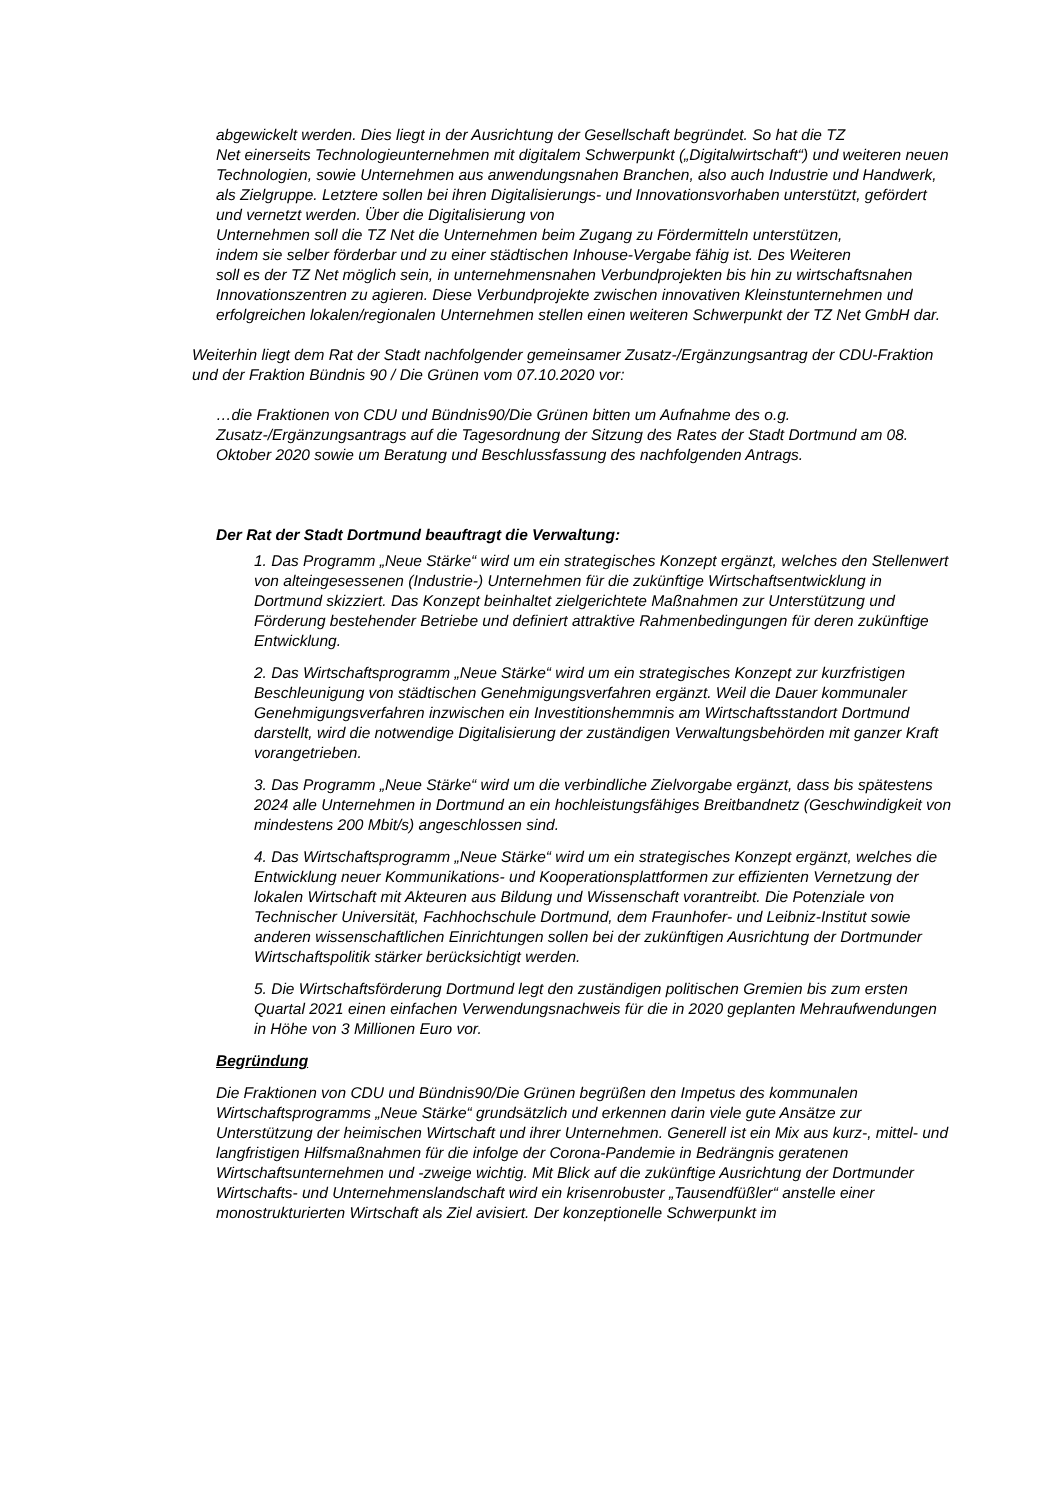abgewickelt werden. Dies liegt in der Ausrichtung der Gesellschaft begründet. So hat die TZ
Net einerseits Technologieunternehmen mit digitalem Schwerpunkt („Digitalwirtschaft“) und weiteren neuen Technologien, sowie Unternehmen aus anwendungsnahen Branchen, also auch Industrie und Handwerk, als Zielgruppe. Letztere sollen bei ihren Digitalisierungs- und Innovationsvorhaben unterstützt, gefördert und vernetzt werden. Über die Digitalisierung von
Unternehmen soll die TZ Net die Unternehmen beim Zugang zu Fördermitteln unterstützen,
indem sie selber förderbar und zu einer städtischen Inhouse-Vergabe fähig ist. Des Weiteren
soll es der TZ Net möglich sein, in unternehmensnahen Verbundprojekten bis hin zu wirtschaftsnahen Innovationszentren zu agieren. Diese Verbundprojekte zwischen innovativen Kleinstunternehmen und erfolgreichen lokalen/regionalen Unternehmen stellen einen weiteren Schwerpunkt der TZ Net GmbH dar.
Weiterhin liegt dem Rat der Stadt nachfolgender gemeinsamer Zusatz-/Ergänzungsantrag der CDU-Fraktion und der Fraktion Bündnis 90 / Die Grünen vom 07.10.2020 vor:
…die Fraktionen von CDU und Bündnis90/Die Grünen bitten um Aufnahme des o.g. Zusatz-/Ergänzungsantrags auf die Tagesordnung der Sitzung des Rates der Stadt Dortmund am 08. Oktober 2020 sowie um Beratung und Beschlussfassung des nachfolgenden Antrags.
Der Rat der Stadt Dortmund beauftragt die Verwaltung:
1. Das Programm „Neue Stärke“ wird um ein strategisches Konzept ergänzt, welches den Stellenwert von alteingesessenen (Industrie-) Unternehmen für die zukünftige Wirtschaftsentwicklung in Dortmund skizziert. Das Konzept beinhaltet zielgerichtete Maßnahmen zur Unterstützung und Förderung bestehender Betriebe und definiert attraktive Rahmenbedingungen für deren zukünftige Entwicklung.
2. Das Wirtschaftsprogramm „Neue Stärke“ wird um ein strategisches Konzept zur kurzfristigen Beschleunigung von städtischen Genehmigungsverfahren ergänzt. Weil die Dauer kommunaler Genehmigungsverfahren inzwischen ein Investitionshemmnis am Wirtschaftsstandort Dortmund darstellt, wird die notwendige Digitalisierung der zuständigen Verwaltungsbehörden mit ganzer Kraft vorangetrieben.
3. Das Programm „Neue Stärke“ wird um die verbindliche Zielvorgabe ergänzt, dass bis spätestens 2024 alle Unternehmen in Dortmund an ein hochleistungsfähiges Breitbandnetz (Geschwindigkeit von mindestens 200 Mbit/s) angeschlossen sind.
4. Das Wirtschaftsprogramm „Neue Stärke“ wird um ein strategisches Konzept ergänzt, welches die Entwicklung neuer Kommunikations- und Kooperationsplattformen zur effizienten Vernetzung der lokalen Wirtschaft mit Akteuren aus Bildung und Wissenschaft vorantreibt. Die Potenziale von Technischer Universität, Fachhochschule Dortmund, dem Fraunhofer- und Leibniz-Institut sowie anderen wissenschaftlichen Einrichtungen sollen bei der zukünftigen Ausrichtung der Dortmunder Wirtschaftspolitik stärker berücksichtigt werden.
5. Die Wirtschaftsförderung Dortmund legt den zuständigen politischen Gremien bis zum ersten Quartal 2021 einen einfachen Verwendungsnachweis für die in 2020 geplanten Mehraufwendungen in Höhe von 3 Millionen Euro vor.
Begründung
Die Fraktionen von CDU und Bündnis90/Die Grünen begrüßen den Impetus des kommunalen Wirtschaftsprogramms „Neue Stärke“ grundsätzlich und erkennen darin viele gute Ansätze zur Unterstützung der heimischen Wirtschaft und ihrer Unternehmen. Generell ist ein Mix aus kurz-, mittel- und langfristigen Hilfsmaßnahmen für die infolge der Corona-Pandemie in Bedrängnis geratenen Wirtschaftsunternehmen und -zweige wichtig. Mit Blick auf die zukünftige Ausrichtung der Dortmunder Wirtschafts- und Unternehmenslandschaft wird ein krisenrobuster „Tausendfüßler“ anstelle einer monostrukturierten Wirtschaft als Ziel avisiert. Der konzeptionelle Schwerpunkt im